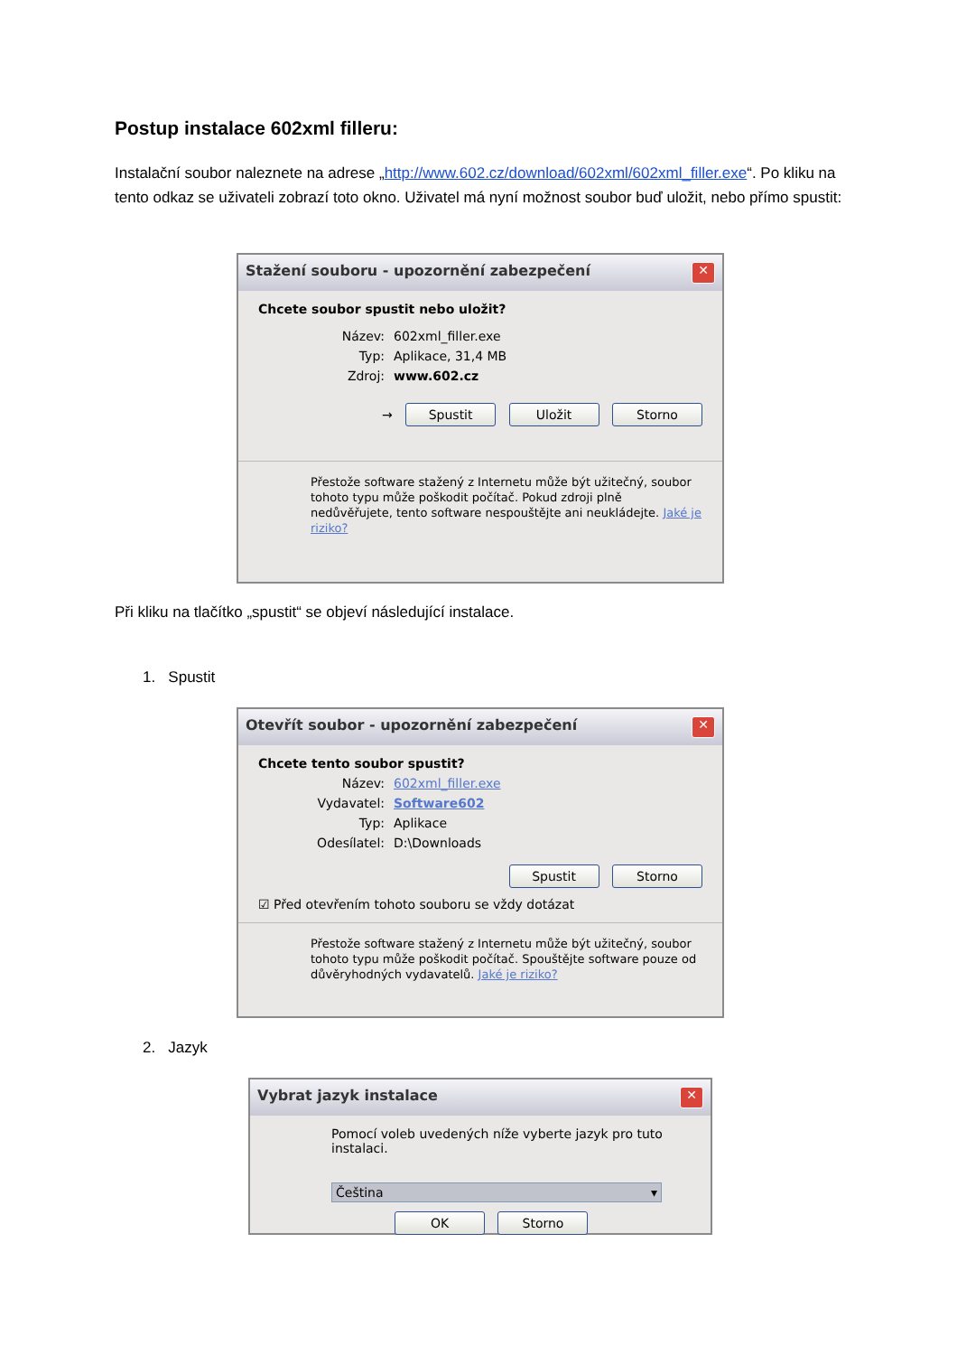Postup instalace 602xml filleru:
Instalační soubor naleznete na adrese „http://www.602.cz/download/602xml/602xml_filler.exe“. Po kliku na tento odkaz se uživateli zobrazí toto okno. Uživatel má nyní možnost soubor buď uložit, nebo přímo spustit:
Stažení souboru - upozornění zabezpečení ✕
Chcete soubor spustit nebo uložit?
Název: 602xml_filler.exe
Typ: Aplikace, 31,4 MB
Zdroj: www.602.cz
→ Spustit Uložit Storno
Přestože software stažený z Internetu může být užitečný, soubor tohoto typu může poškodit počítač. Pokud zdroji plně nedůvěřujete, tento software nespouštějte ani neukládejte. Jaké je riziko?
Při kliku na tlačítko „spustit“ se objeví následující instalace.
1. Spustit
Otevřít soubor - upozornění zabezpečení ✕
Chcete tento soubor spustit?
Název: 602xml_filler.exe
Vydavatel: Software602
Typ: Aplikace
Odesílatel: D:\Downloads
Spustit Storno
☑ Před otevřením tohoto souboru se vždy dotázat
Přestože software stažený z Internetu může být užitečný, soubor tohoto typu může poškodit počítač. Spouštějte software pouze od důvěryhodných vydavatelů. Jaké je riziko?
2. Jazyk
Vybrat jazyk instalace ✕
Pomocí voleb uvedených níže vyberte jazyk pro tuto instalaci.
Čeština ▾
OK Storno